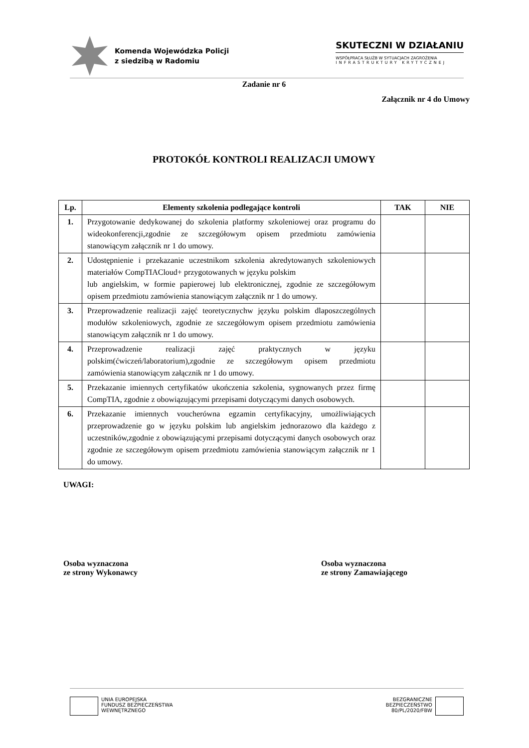Komenda Wojewódzka Policji
z siedzibą w Radomiu
SKUTECZNI W DZIAŁANIU
WSPÓŁPRACA SŁUŻB W SYTUACJACH ZAGROŻENIA
INFRASTRUKTURY KRYTYCZNEJ
Zadanie nr 6
Załącznik nr 4 do Umowy
PROTOKÓŁ KONTROLI REALIZACJI UMOWY
| Lp. | Elementy szkolenia podlegające kontroli | TAK | NIE |
| --- | --- | --- | --- |
| 1. | Przygotowanie dedykowanej do szkolenia platformy szkoleniowej oraz programu do wideokonferencji,zgodnie ze szczegółowym opisem przedmiotu zamówienia stanowiącym załącznik nr 1 do umowy. | | |
| 2. | Udostępnienie i przekazanie uczestnikom szkolenia akredytowanych szkoleniowych materiałów CompTIACloud+ przygotowanych w języku polskim lub angielskim, w formie papierowej lub elektronicznej, zgodnie ze szczegółowym opisem przedmiotu zamówienia stanowiącym załącznik nr 1 do umowy. | | |
| 3. | Przeprowadzenie realizacji zajęć teoretycznychw języku polskim dlaposzczególnych modułów szkoleniowych, zgodnie ze szczegółowym opisem przedmiotu zamówienia stanowiącym załącznik nr 1 do umowy. | | |
| 4. | Przeprowadzenie realizacji zajęć praktycznych w języku polskim(ćwiczeń/laboratorium),zgodnie ze szczegółowym opisem przedmiotu zamówienia stanowiącym załącznik nr 1 do umowy. | | |
| 5. | Przekazanie imiennych certyfikatów ukończenia szkolenia, sygnowanych przez firmę CompTIA, zgodnie z obowiązującymi przepisami dotyczącymi danych osobowych. | | |
| 6. | Przekazanie imiennych voucherówna egzamin certyfikacyjny, umożliwiających przeprowadzenie go w języku polskim lub angielskim jednorazowo dla każdego z uczestników,zgodnie z obowiązującymi przepisami dotyczącymi danych osobowych oraz zgodnie ze szczegółowym opisem przedmiotu zamówienia stanowiącym załącznik nr 1 do umowy. | | |
UWAGI:
Osoba wyznaczona
ze strony Wykonawcy
Osoba wyznaczona
ze strony Zamawiającego
UNIA EUROPEJSKA
FUNDUSZ BEZPIECZEŃSTWA
WEWNĘTRZNEGO
BEZGRANICZNE
BEZPIECZEŃSTWO
80/PL/2020/FBW